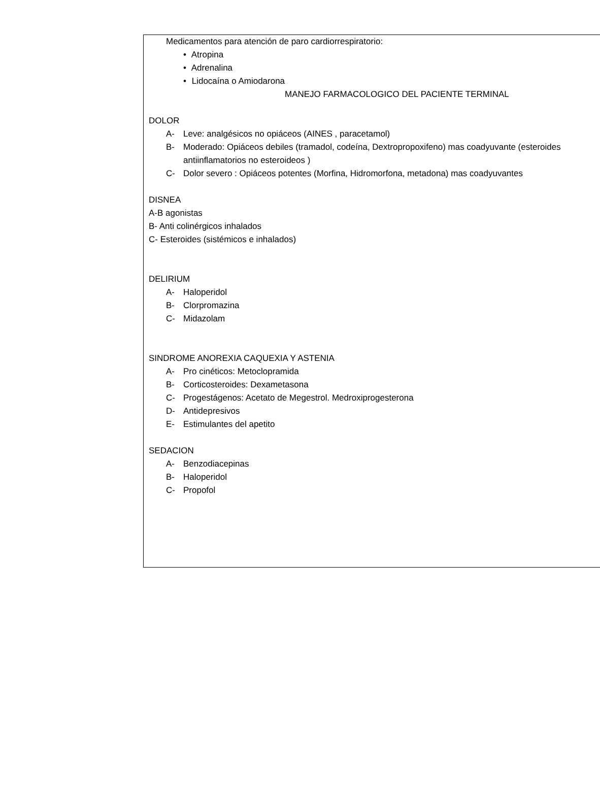Medicamentos para atención de paro cardiorrespiratorio:
• Atropina
• Adrenalina
• Lidocaína o Amiodarona
MANEJO FARMACOLOGICO DEL PACIENTE TERMINAL
DOLOR
A- Leve: analgésicos no opiáceos (AINES , paracetamol)
B- Moderado: Opiáceos debiles (tramadol, codeína, Dextropropoxifeno) mas coadyuvante (esteroides
antiinflamatorios no esteroideos )
C- Dolor severo : Opiáceos potentes (Morfina, Hidromorfona, metadona) mas coadyuvantes
DISNEA
A-B agonistas
B- Anti colinérgicos inhalados
C- Esteroides (sistémicos e inhalados)
DELIRIUM
A- Haloperidol
B- Clorpromazina
C- Midazolam
SINDROME ANOREXIA CAQUEXIA Y ASTENIA
A- Pro cinéticos: Metoclopramida
B- Corticosteroides: Dexametasona
C- Progestágenos: Acetato de Megestrol. Medroxiprogesterona
D- Antidepresivos
E- Estimulantes del apetito
SEDACION
A- Benzodiacepinas
B- Haloperidol
C- Propofol